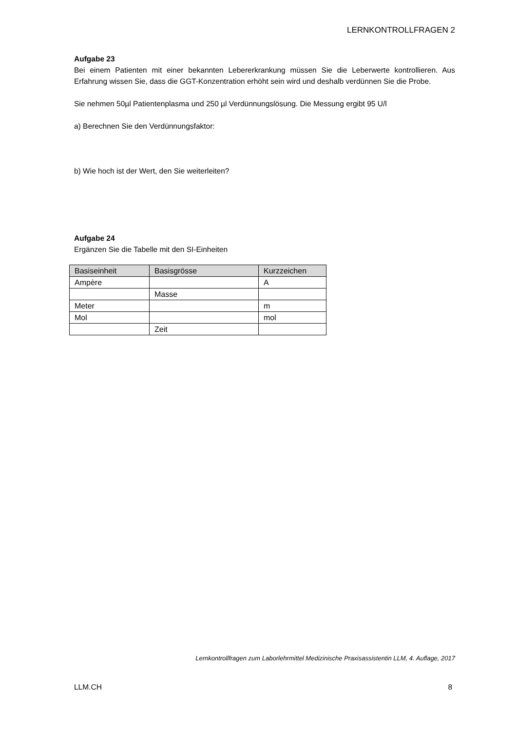LERNKONTROLLFRAGEN 2
Aufgabe 23
Bei einem Patienten mit einer bekannten Lebererkrankung müssen Sie die Leberwerte kontrollieren. Aus Erfahrung wissen Sie, dass die GGT-Konzentration erhöht sein wird und deshalb verdünnen Sie die Probe.
Sie nehmen 50µl Patientenplasma und 250 µl Verdünnungslösung. Die Messung ergibt 95 U/l
a) Berechnen Sie den Verdünnungsfaktor:
b) Wie hoch ist der Wert, den Sie weiterleiten?
Aufgabe 24
Ergänzen Sie die Tabelle mit den SI-Einheiten
| Basiseinheit | Basisgrösse | Kurzzeichen |
| --- | --- | --- |
| Ampère | | A |
| | Masse | |
| Meter | | m |
| Mol | | mol |
| | Zeit | |
Lernkontrollfragen zum Laborlehrmittel Medizinische Praxisassistentin LLM, 4. Auflage, 2017
LLM.CH 8